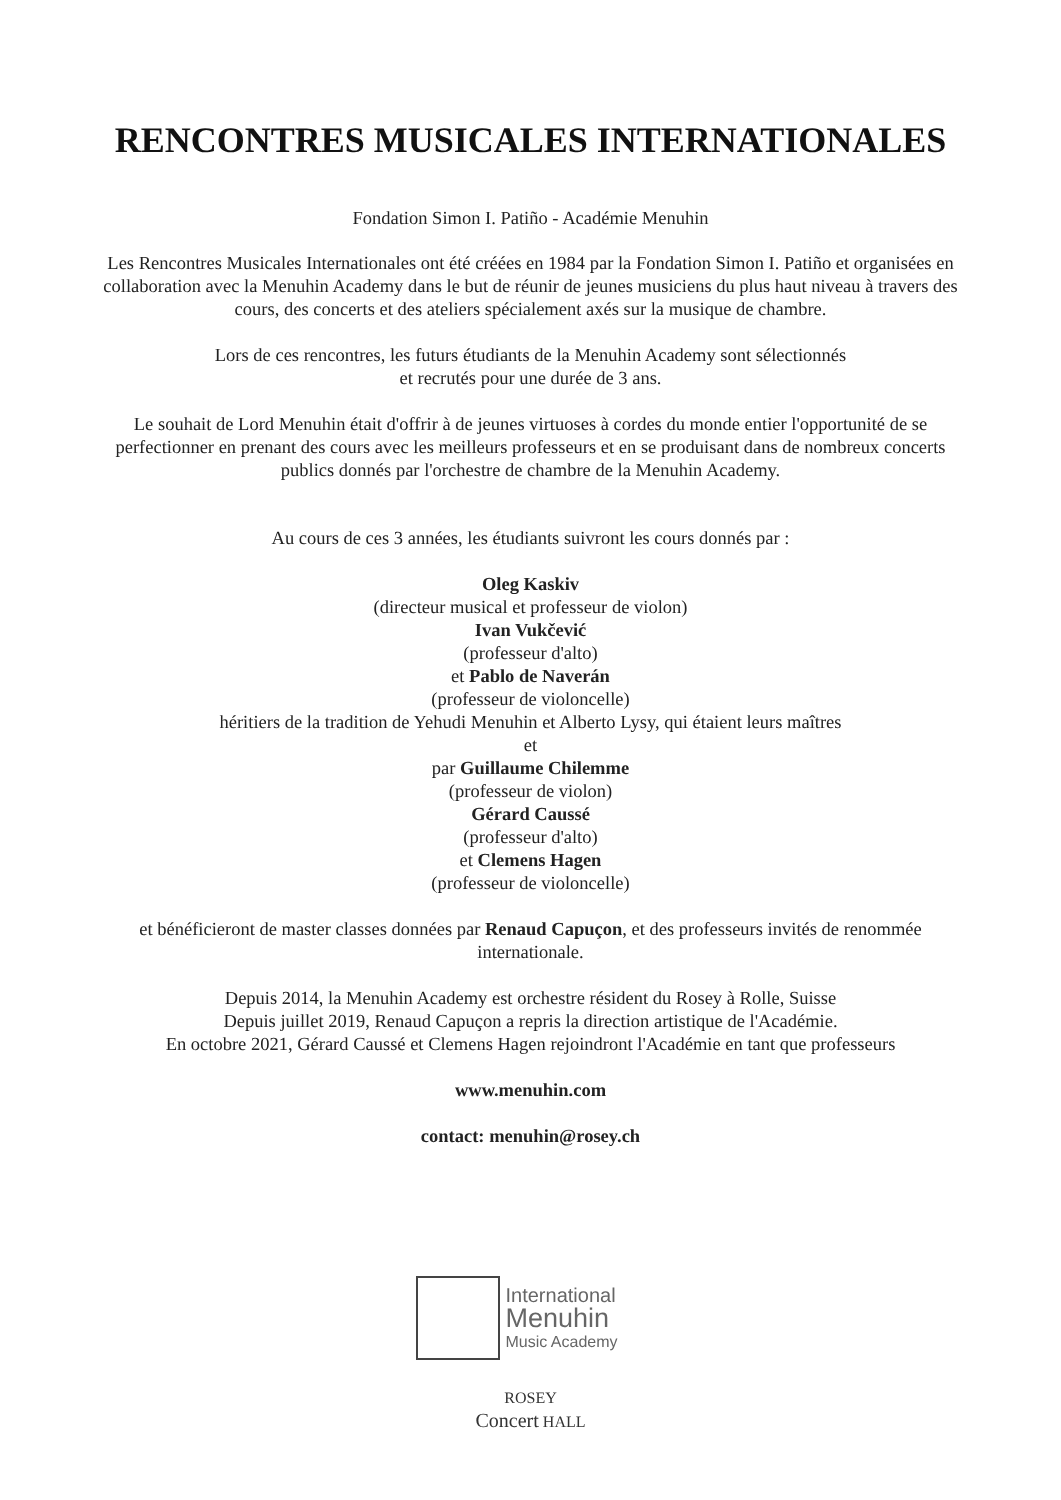RENCONTRES MUSICALES INTERNATIONALES
Fondation Simon I. Patiño - Académie Menuhin
Les Rencontres Musicales Internationales ont été créées en 1984 par la Fondation Simon I. Patiño et organisées en
collaboration avec la Menuhin Academy dans le but de réunir de jeunes musiciens du plus haut niveau à travers des
cours, des concerts et des ateliers spécialement axés sur la musique de chambre.
Lors de ces rencontres, les futurs étudiants de la Menuhin Academy sont sélectionnés
et recrutés pour une durée de 3 ans.
Le souhait de Lord Menuhin était d'offrir à de jeunes virtuoses à cordes du monde entier l'opportunité de se
perfectionner en prenant des cours avec les meilleurs professeurs et en se produisant dans de nombreux concerts
publics donnés par l'orchestre de chambre de la Menuhin Academy.
Au cours de ces 3 années, les étudiants suivront les cours donnés par :
Oleg Kaskiv
(directeur musical et professeur de violon)
Ivan Vukčević
(professeur d'alto)
et Pablo de Naverán
(professeur de violoncelle)
héritiers de la tradition de Yehudi Menuhin et Alberto Lysy, qui étaient leurs maîtres
et
par Guillaume Chilemme
(professeur de violon)
Gérard Caussé
(professeur d'alto)
et Clemens Hagen
(professeur de violoncelle)
et bénéficieront de master classes données par Renaud Capuçon, et des professeurs invités de renommée
internationale.
Depuis 2014, la Menuhin Academy est orchestre résident du Rosey à Rolle, Suisse
Depuis juillet 2019, Renaud Capuçon a repris la direction artistique de l'Académie.
En octobre 2021, Gérard Caussé et Clemens Hagen rejoindront l'Académie en tant que professeurs
www.menuhin.com
contact: menuhin@rosey.ch
International
Menuhin
Music Academy
ROSEY
Concert HALL